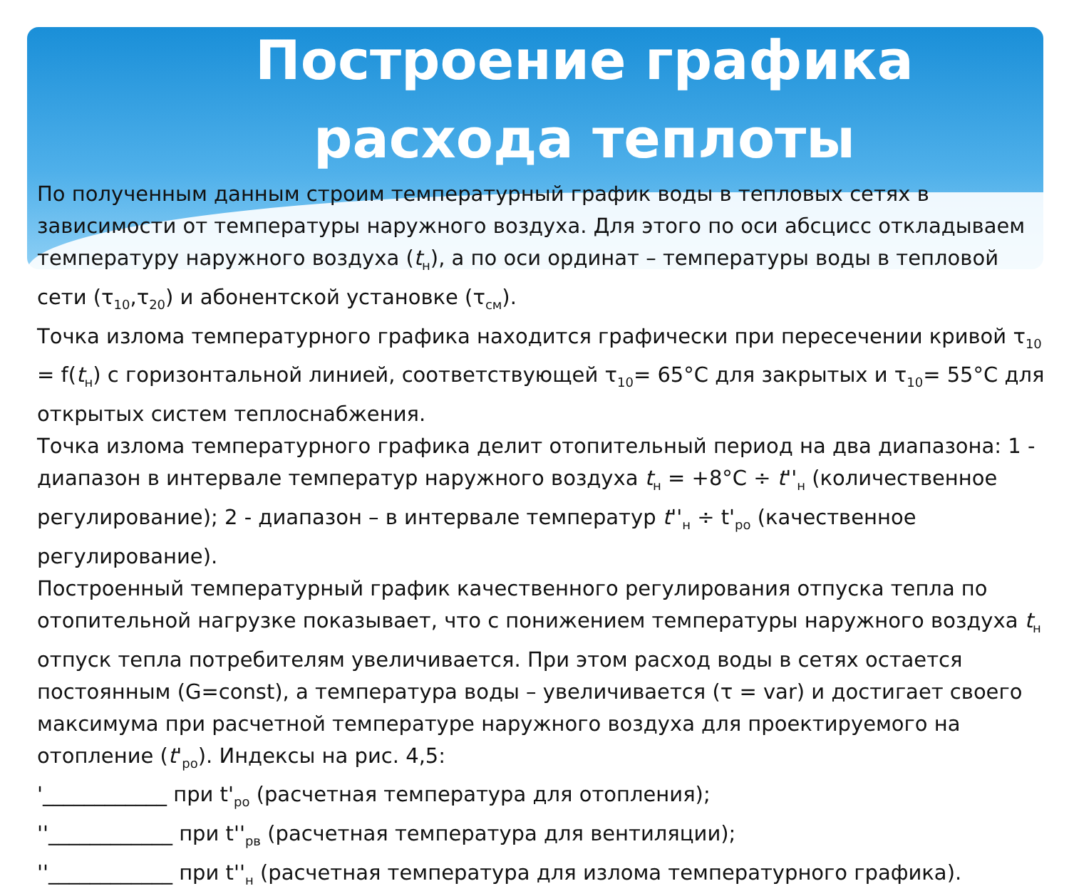Построение графика расхода теплоты
По полученным данным строим температурный график воды в тепловых сетях в зависимости от температуры наружного воздуха. Для этого по оси абсцисс откладываем температуру наружного воздуха (t<sub>н</sub>), а по оси ординат – температуры воды в тепловой сети (τ<sub>10</sub>,τ<sub>20</sub>) и абонентской установке (τ<sub>см</sub>).
Точка излома температурного графика находится графически при пересечении кривой τ<sub>10</sub> = f(t<sub>н</sub>) с горизонтальной линией, соответствующей τ<sub>10</sub>= 65°С для закрытых и τ<sub>10</sub>= 55°С для открытых систем теплоснабжения.
Точка излома температурного графика делит отопительный период на два диапазона: 1 - диапазон в интервале температур наружного воздуха t<sub>н</sub> = +8°С ÷ t''<sub>н</sub> (количественное регулирование); 2 - диапазон – в интервале температур t''<sub>н</sub> ÷ t'<sub>ро</sub> (качественное регулирование).
Построенный температурный график качественного регулирования отпуска тепла по отопительной нагрузке показывает, что с понижением температуры наружного воздуха t<sub>н</sub> отпуск тепла потребителям увеличивается. При этом расход воды в сетях остается постоянным (G=const), а температура воды – увеличивается (τ = var) и достигает своего максимума при расчетной температуре наружного воздуха для проектируемого на отопление (t'<sub>ро</sub>). Индексы на рис. 4,5:
'____________ при t'<sub>ро</sub> (расчетная температура для отопления);
''____________ при t''<sub>рв</sub> (расчетная температура для вентиляции);
''____________ при t''<sub>н</sub> (расчетная температура для излома температурного графика).